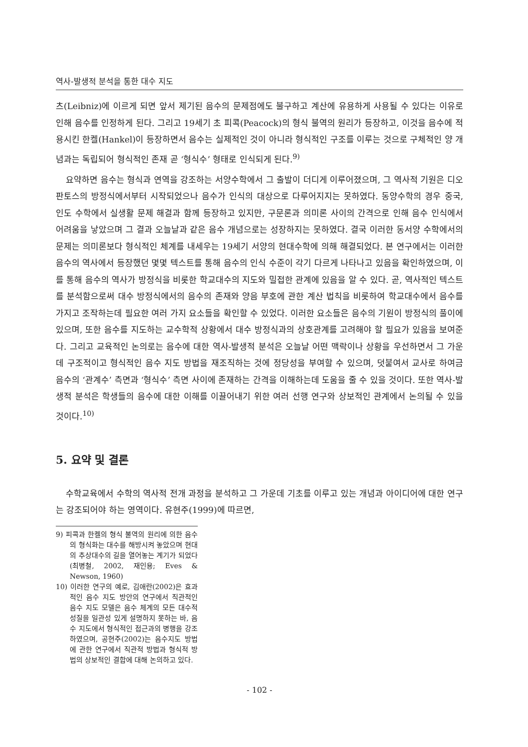역사-발생적 분석을 통한 대수 지도
츠(Leibniz)에 이르게 되면 앞서 제기된 음수의 문제점에도 불구하고 계산에 유용하게 사용될 수 있다는 이유로 인해 음수를 인정하게 된다. 그리고 19세기 초 피콕(Peacock)의 형식 불역의 원리가 등장하고, 이것을 음수에 적용시킨 한켈(Hankel)이 등장하면서 음수는 실제적인 것이 아니라 형식적인 구조를 이루는 것으로 구체적인 양 개념과는 독립되어 형식적인 존재 곧 ‘형식수’ 형태로 인식되게 된다.<sup>9)</sup>
요약하면 음수는 형식과 연역을 강조하는 서양수학에서 그 출발이 더디게 이루어졌으며, 그 역사적 기원은 디오판토스의 방정식에서부터 시작되었으나 음수가 인식의 대상으로 다루어지지는 못하였다. 동양수학의 경우 중국, 인도 수학에서 실생활 문제 해결과 함께 등장하고 있지만, 구문론과 의미론 사이의 간격으로 인해 음수 인식에서 어려움을 낳았으며 그 결과 오늘날과 같은 음수 개념으로는 성장하지는 못하였다. 결국 이러한 동서양 수학에서의 문제는 의미론보다 형식적인 체계를 내세우는 19세기 서양의 현대수학에 의해 해결되었다. 본 연구에서는 이러한 음수의 역사에서 등장했던 몇몇 텍스트를 통해 음수의 인식 수준이 각기 다르게 나타나고 있음을 확인하였으며, 이를 통해 음수의 역사가 방정식을 비롯한 학교대수의 지도와 밀접한 관계에 있음을 알 수 있다. 곧, 역사적인 텍스트를 분석함으로써 대수 방정식에서의 음수의 존재와 양음 부호에 관한 계산 법칙을 비롯하여 학교대수에서 음수를 가지고 조작하는데 필요한 여러 가지 요소들을 확인할 수 있었다. 이러한 요소들은 음수의 기원이 방정식의 풀이에 있으며, 또한 음수를 지도하는 교수학적 상황에서 대수 방정식과의 상호관계를 고려해야 할 필요가 있음을 보여준다. 그리고 교육적인 논의로는 음수에 대한 역사-발생적 분석은 오늘날 어떤 맥락이나 상황을 우선하면서 그 가운데 구조적이고 형식적인 음수 지도 방법을 재조직하는 것에 정당성을 부여할 수 있으며, 덧붙여서 교사로 하여금 음수의 ‘관계수’ 측면과 ‘형식수’ 측면 사이에 존재하는 간격을 이해하는데 도움을 줄 수 있을 것이다. 또한 역사-발생적 분석은 학생들의 음수에 대한 이해를 이끌어내기 위한 여러 선행 연구와 상보적인 관계에서 논의될 수 있을 것이다.<sup>10)</sup>
5. 요약 및 결론
수학교육에서 수학의 역사적 전개 과정을 분석하고 그 가운데 기초를 이루고 있는 개념과 아이디어에 대한 연구는 강조되어야 하는 영역이다. 유현주(1999)에 따르면,
9) 피콕과 한켈의 형식 불역의 원리에 의한 음수의 형식화는 대수를 해방시켜 놓았으며 현대의 추상대수의 길을 열어놓는 계기가 되었다(최병철, 2002, 재인용; Eves & Newson, 1960)
10) 이러한 연구의 예로, 김애란(2002)은 효과적인 음수 지도 방안의 연구에서 직관적인 음수 지도 모델은 음수 체계의 모든 대수적 성질을 일관성 있게 설명하지 못하는 바, 음수 지도에서 형식적인 접근과의 병행을 강조하였으며, 공현주(2002)는 음수지도 방법에 관한 연구에서 직관적 방법과 형식적 방법의 상보적인 결합에 대해 논의하고 있다.
- 102 -